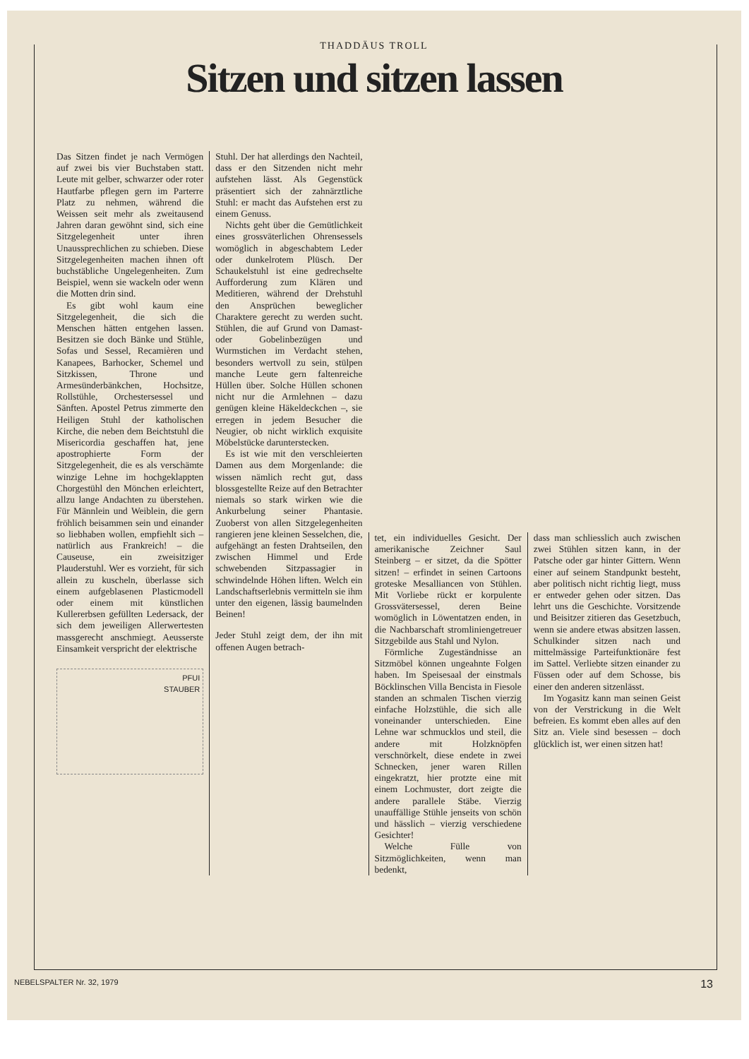THADDÄUS TROLL
Sitzen und sitzen lassen
Das Sitzen findet je nach Vermögen auf zwei bis vier Buchstaben statt. Leute mit gelber, schwarzer oder roter Hautfarbe pflegen gern im Parterre Platz zu nehmen, während die Weissen seit mehr als zweitausend Jahren daran gewöhnt sind, sich eine Sitzgelegenheit unter ihren Unaussprechlichen zu schieben. Diese Sitzgelegenheiten machen ihnen oft buchstäbliche Ungelegenheiten. Zum Beispiel, wenn sie wackeln oder wenn die Motten drin sind.
Es gibt wohl kaum eine Sitzgelegenheit, die sich die Menschen hätten entgehen lassen. Besitzen sie doch Bänke und Stühle, Sofas und Sessel, Recamièren und Kanapees, Barhocker, Schemel und Sitzkissen, Throne und Armesünderbänkchen, Hochsitze, Rollstühle, Orchestersessel und Sänften. Apostel Petrus zimmerte den Heiligen Stuhl der katholischen Kirche, die neben dem Beichtstuhl die Misericordia geschaffen hat, jene apostrophierte Form der Sitzgelegenheit, die es als verschämte winzige Lehne im hochgeklappten Chorgestühl den Mönchen erleichtert, allzu lange Andachten zu überstehen. Für Männlein und Weiblein, die gern fröhlich beisammen sein und einander so liebhaben wollen, empfiehlt sich – natürlich aus Frankreich! – die Causeuse, ein zweisitziger Plauderstuhl. Wer es vorzieht, für sich allein zu kuscheln, überlasse sich einem aufgeblasenen Plasticmodell oder einem mit künstlichen Kullererbsen gefüllten Ledersack, der sich dem jeweiligen Allerwertesten massgerecht anschmiegt. Aeusserste Einsamkeit verspricht der elektrische
PFUI
STAUBER
Stuhl. Der hat allerdings den Nachteil, dass er den Sitzenden nicht mehr aufstehen lässt. Als Gegenstück präsentiert sich der zahnärztliche Stuhl: er macht das Aufstehen erst zu einem Genuss.
Nichts geht über die Gemütlichkeit eines grossväterlichen Ohrensessels womöglich in abgeschabtem Leder oder dunkelrotem Plüsch. Der Schaukelstuhl ist eine gedrechselte Aufforderung zum Klären und Meditieren, während der Drehstuhl den Ansprüchen beweglicher Charaktere gerecht zu werden sucht. Stühlen, die auf Grund von Damast- oder Gobelinbezügen und Wurmstichen im Verdacht stehen, besonders wertvoll zu sein, stülpen manche Leute gern faltenreiche Hüllen über. Solche Hüllen schonen nicht nur die Armlehnen – dazu genügen kleine Häkeldeckchen –, sie erregen in jedem Besucher die Neugier, ob nicht wirklich exquisite Möbelstücke darunterstecken.
Es ist wie mit den verschleierten Damen aus dem Morgenlande: die wissen nämlich recht gut, dass blossgestellte Reize auf den Betrachter niemals so stark wirken wie die Ankurbelung seiner Phantasie. Zuoberst von allen Sitzgelegenheiten rangieren jene kleinen Sesselchen, die, aufgehängt an festen Drahtseilen, den zwischen Himmel und Erde schwebenden Sitzpassagier in schwindelnde Höhen liften. Welch ein Landschaftserlebnis vermitteln sie ihm unter den eigenen, lässig baumelnden Beinen!
Jeder Stuhl zeigt dem, der ihn mit offenen Augen betrach-
tet, ein individuelles Gesicht. Der amerikanische Zeichner Saul Steinberg – er sitzet, da die Spötter sitzen! – erfindet in seinen Cartoons groteske Mesalliancen von Stühlen. Mit Vorliebe rückt er korpulente Grossvätersessel, deren Beine womöglich in Löwentatzen enden, in die Nachbarschaft stromliniengetreuer Sitzgebilde aus Stahl und Nylon.
Förmliche Zugeständnisse an Sitzmöbel können ungeahnte Folgen haben. Im Speisesaal der einstmals Böcklinschen Villa Bencista in Fiesole standen an schmalen Tischen vierzig einfache Holzstühle, die sich alle voneinander unterschieden. Eine Lehne war schmucklos und steil, die andere mit Holzknöpfen verschnörkelt, diese endete in zwei Schnecken, jener waren Rillen eingekratzt, hier protzte eine mit einem Lochmuster, dort zeigte die andere parallele Stäbe. Vierzig unauffällige Stühle jenseits von schön und hässlich – vierzig verschiedene Gesichter!
Welche Fülle von Sitzmöglichkeiten, wenn man bedenkt,
dass man schliesslich auch zwischen zwei Stühlen sitzen kann, in der Patsche oder gar hinter Gittern. Wenn einer auf seinem Standpunkt besteht, aber politisch nicht richtig liegt, muss er entweder gehen oder sitzen. Das lehrt uns die Geschichte. Vorsitzende und Beisitzer zitieren das Gesetzbuch, wenn sie andere etwas absitzen lassen. Schulkinder sitzen nach und mittelmässige Parteifunktionäre fest im Sattel. Verliebte sitzen einander zu Füssen oder auf dem Schosse, bis einer den anderen sitzenlässt.
Im Yogasitz kann man seinen Geist von der Verstrickung in die Welt befreien. Es kommt eben alles auf den Sitz an. Viele sind besessen – doch glücklich ist, wer einen sitzen hat!
NEBELSPALTER Nr. 32, 1979 13